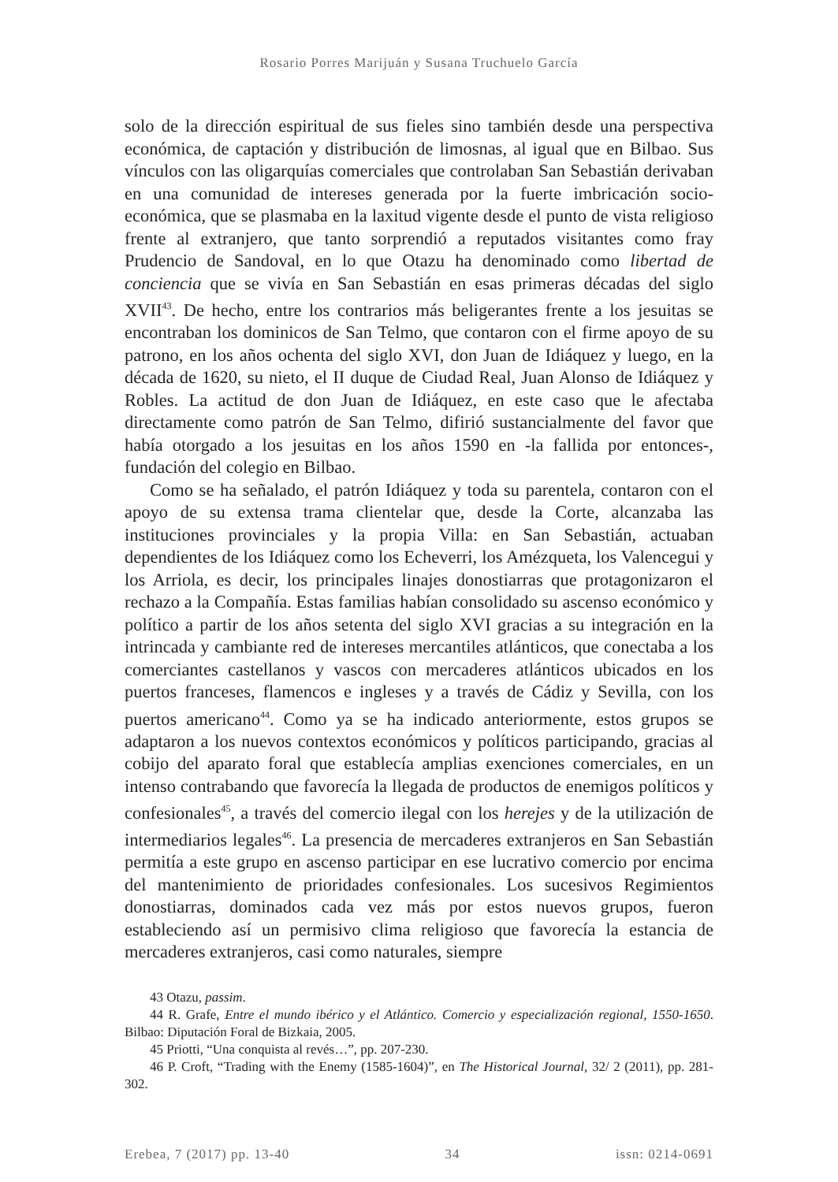Rosario Porres Marijuán y Susana Truchuelo García
solo de la dirección espiritual de sus fieles sino también desde una perspectiva económica, de captación y distribución de limosnas, al igual que en Bilbao. Sus vínculos con las oligarquías comerciales que controlaban San Sebastián derivaban en una comunidad de intereses generada por la fuerte imbricación socio-económica, que se plasmaba en la laxitud vigente desde el punto de vista religioso frente al extranjero, que tanto sorprendió a reputados visitantes como fray Prudencio de Sandoval, en lo que Otazu ha denominado como libertad de conciencia que se vivía en San Sebastián en esas primeras décadas del siglo XVII<sup>43</sup>. De hecho, entre los contrarios más beligerantes frente a los jesuitas se encontraban los dominicos de San Telmo, que contaron con el firme apoyo de su patrono, en los años ochenta del siglo XVI, don Juan de Idiáquez y luego, en la década de 1620, su nieto, el II duque de Ciudad Real, Juan Alonso de Idiáquez y Robles. La actitud de don Juan de Idiáquez, en este caso que le afectaba directamente como patrón de San Telmo, difirió sustancialmente del favor que había otorgado a los jesuitas en los años 1590 en -la fallida por entonces-, fundación del colegio en Bilbao.
Como se ha señalado, el patrón Idiáquez y toda su parentela, contaron con el apoyo de su extensa trama clientelar que, desde la Corte, alcanzaba las instituciones provinciales y la propia Villa: en San Sebastián, actuaban dependientes de los Idiáquez como los Echeverri, los Amézqueta, los Valencegui y los Arriola, es decir, los principales linajes donostiarras que protagonizaron el rechazo a la Compañía. Estas familias habían consolidado su ascenso económico y político a partir de los años setenta del siglo XVI gracias a su integración en la intrincada y cambiante red de intereses mercantiles atlánticos, que conectaba a los comerciantes castellanos y vascos con mercaderes atlánticos ubicados en los puertos franceses, flamencos e ingleses y a través de Cádiz y Sevilla, con los puertos americano<sup>44</sup>. Como ya se ha indicado anteriormente, estos grupos se adaptaron a los nuevos contextos económicos y políticos participando, gracias al cobijo del aparato foral que establecía amplias exenciones comerciales, en un intenso contrabando que favorecía la llegada de productos de enemigos políticos y confesionales<sup>45</sup>, a través del comercio ilegal con los herejes y de la utilización de intermediarios legales<sup>46</sup>. La presencia de mercaderes extranjeros en San Sebastián permitía a este grupo en ascenso participar en ese lucrativo comercio por encima del mantenimiento de prioridades confesionales. Los sucesivos Regimientos donostiarras, dominados cada vez más por estos nuevos grupos, fueron estableciendo así un permisivo clima religioso que favorecía la estancia de mercaderes extranjeros, casi como naturales, siempre
43 Otazu, passim.
44 R. Grafe, Entre el mundo ibérico y el Atlántico. Comercio y especialización regional, 1550-1650. Bilbao: Diputación Foral de Bizkaia, 2005.
45 Priotti, “Una conquista al revés…”, pp. 207-230.
46 P. Croft, “Trading with the Enemy (1585-1604)”, en The Historical Journal, 32/ 2 (2011), pp. 281-302.
Erebea, 7 (2017) pp. 13-40 34 issn: 0214-0691